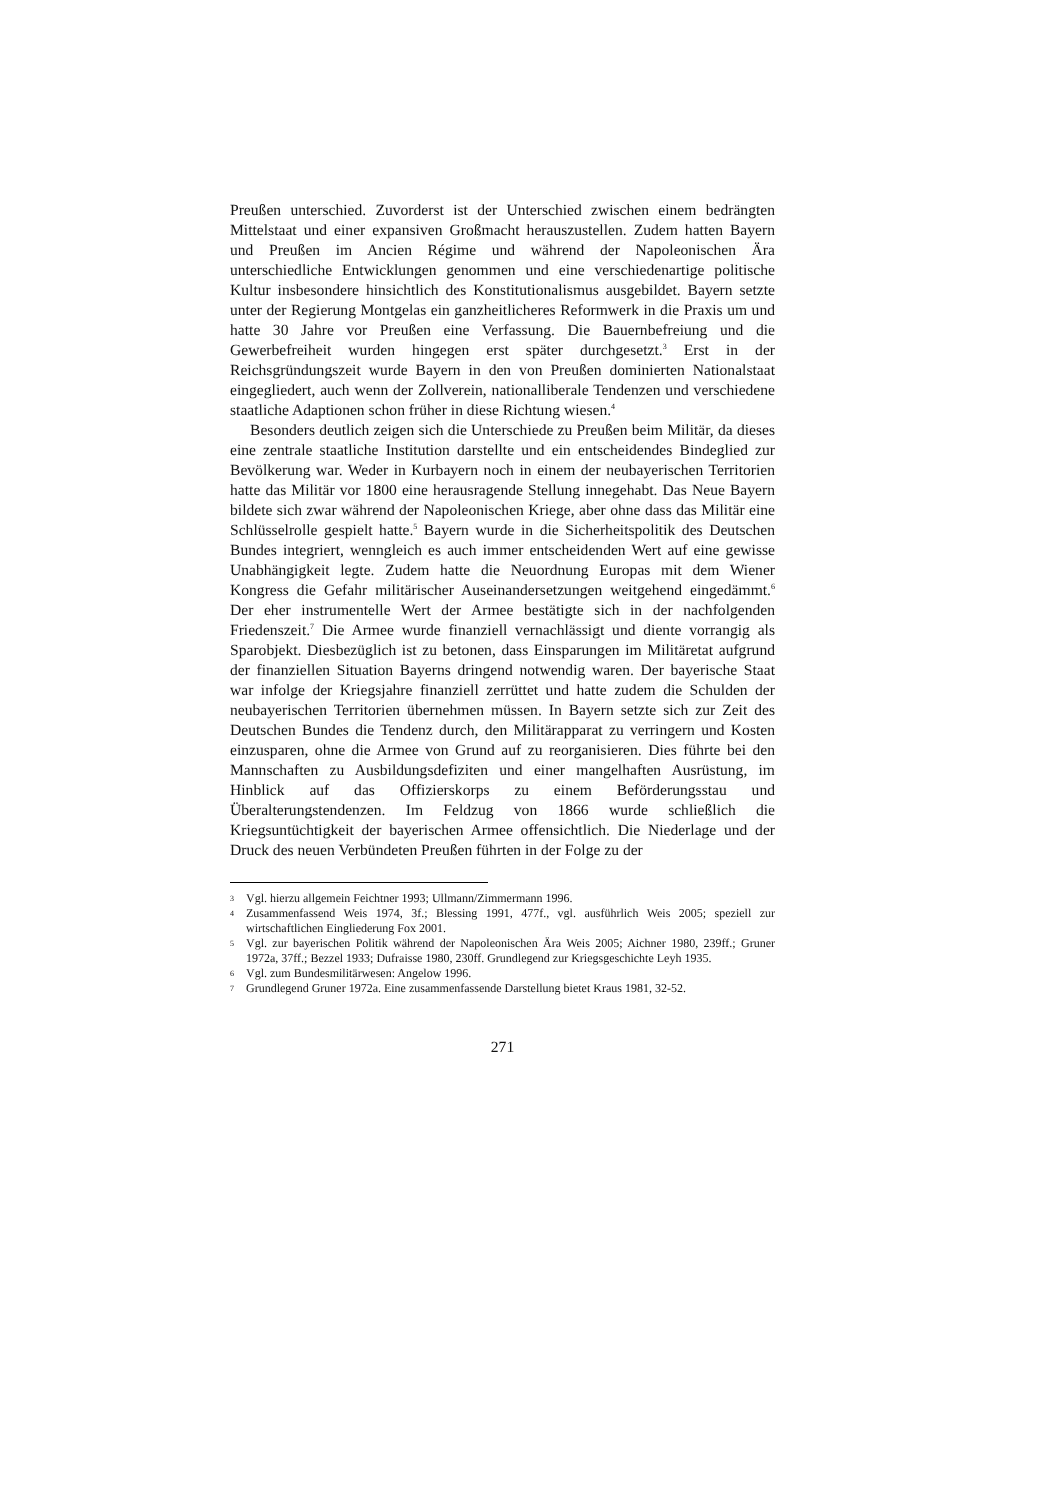Preußen unterschied. Zuvorderst ist der Unterschied zwischen einem bedrängten Mittelstaat und einer expansiven Großmacht herauszustellen. Zudem hatten Bayern und Preußen im Ancien Régime und während der Napoleonischen Ära unterschiedliche Entwicklungen genommen und eine verschiedenartige politische Kultur insbesondere hinsichtlich des Konstitutionalismus ausgebildet. Bayern setzte unter der Regierung Montgelas ein ganzheitlicheres Reformwerk in die Praxis um und hatte 30 Jahre vor Preußen eine Verfassung. Die Bauernbefreiung und die Gewerbefreiheit wurden hingegen erst später durchgesetzt.<sup>3</sup> Erst in der Reichsgründungszeit wurde Bayern in den von Preußen dominierten Nationalstaat eingegliedert, auch wenn der Zollverein, nationalliberale Tendenzen und verschiedene staatliche Adaptionen schon früher in diese Richtung wiesen.<sup>4</sup>
Besonders deutlich zeigen sich die Unterschiede zu Preußen beim Militär, da dieses eine zentrale staatliche Institution darstellte und ein entscheidendes Bindeglied zur Bevölkerung war. Weder in Kurbayern noch in einem der neubayerischen Territorien hatte das Militär vor 1800 eine herausragende Stellung innegehabt. Das Neue Bayern bildete sich zwar während der Napoleonischen Kriege, aber ohne dass das Militär eine Schlüsselrolle gespielt hatte.<sup>5</sup> Bayern wurde in die Sicherheitspolitik des Deutschen Bundes integriert, wenngleich es auch immer entscheidenden Wert auf eine gewisse Unabhängigkeit legte. Zudem hatte die Neuordnung Europas mit dem Wiener Kongress die Gefahr militärischer Auseinandersetzungen weitgehend eingedämmt.<sup>6</sup> Der eher instrumentelle Wert der Armee bestätigte sich in der nachfolgenden Friedenszeit.<sup>7</sup> Die Armee wurde finanziell vernachlässigt und diente vorrangig als Sparobjekt. Diesbezüglich ist zu betonen, dass Einsparungen im Militäretat aufgrund der finanziellen Situation Bayerns dringend notwendig waren. Der bayerische Staat war infolge der Kriegsjahre finanziell zerrüttet und hatte zudem die Schulden der neubayerischen Territorien übernehmen müssen. In Bayern setzte sich zur Zeit des Deutschen Bundes die Tendenz durch, den Militärapparat zu verringern und Kosten einzusparen, ohne die Armee von Grund auf zu reorganisieren. Dies führte bei den Mannschaften zu Ausbildungsdefiziten und einer mangelhaften Ausrüstung, im Hinblick auf das Offizierskorps zu einem Beförderungsstau und Überalterungstendenzen. Im Feldzug von 1866 wurde schließlich die Kriegsuntüchtigkeit der bayerischen Armee offensichtlich. Die Niederlage und der Druck des neuen Verbündeten Preußen führten in der Folge zu der
3 Vgl. hierzu allgemein Feichtner 1993; Ullmann/Zimmermann 1996.
4 Zusammenfassend Weis 1974, 3f.; Blessing 1991, 477f., vgl. ausführlich Weis 2005; speziell zur wirtschaftlichen Eingliederung Fox 2001.
5 Vgl. zur bayerischen Politik während der Napoleonischen Ära Weis 2005; Aichner 1980, 239ff.; Gruner 1972a, 37ff.; Bezzel 1933; Dufraisse 1980, 230ff. Grundlegend zur Kriegsgeschichte Leyh 1935.
6 Vgl. zum Bundesmilitärwesen: Angelow 1996.
7 Grundlegend Gruner 1972a. Eine zusammenfassende Darstellung bietet Kraus 1981, 32-52.
271